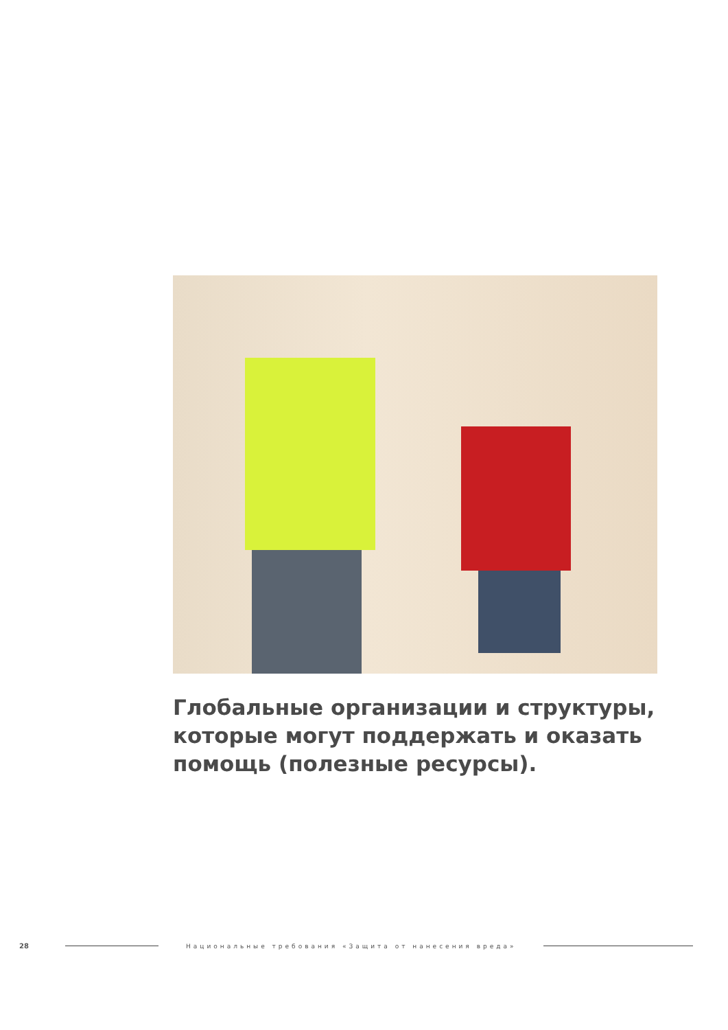Глобальные организации и структуры, которые могут поддержать и оказать помощь (полезные ресурсы).
28 Национальные требования «Защита от нанесения вреда»